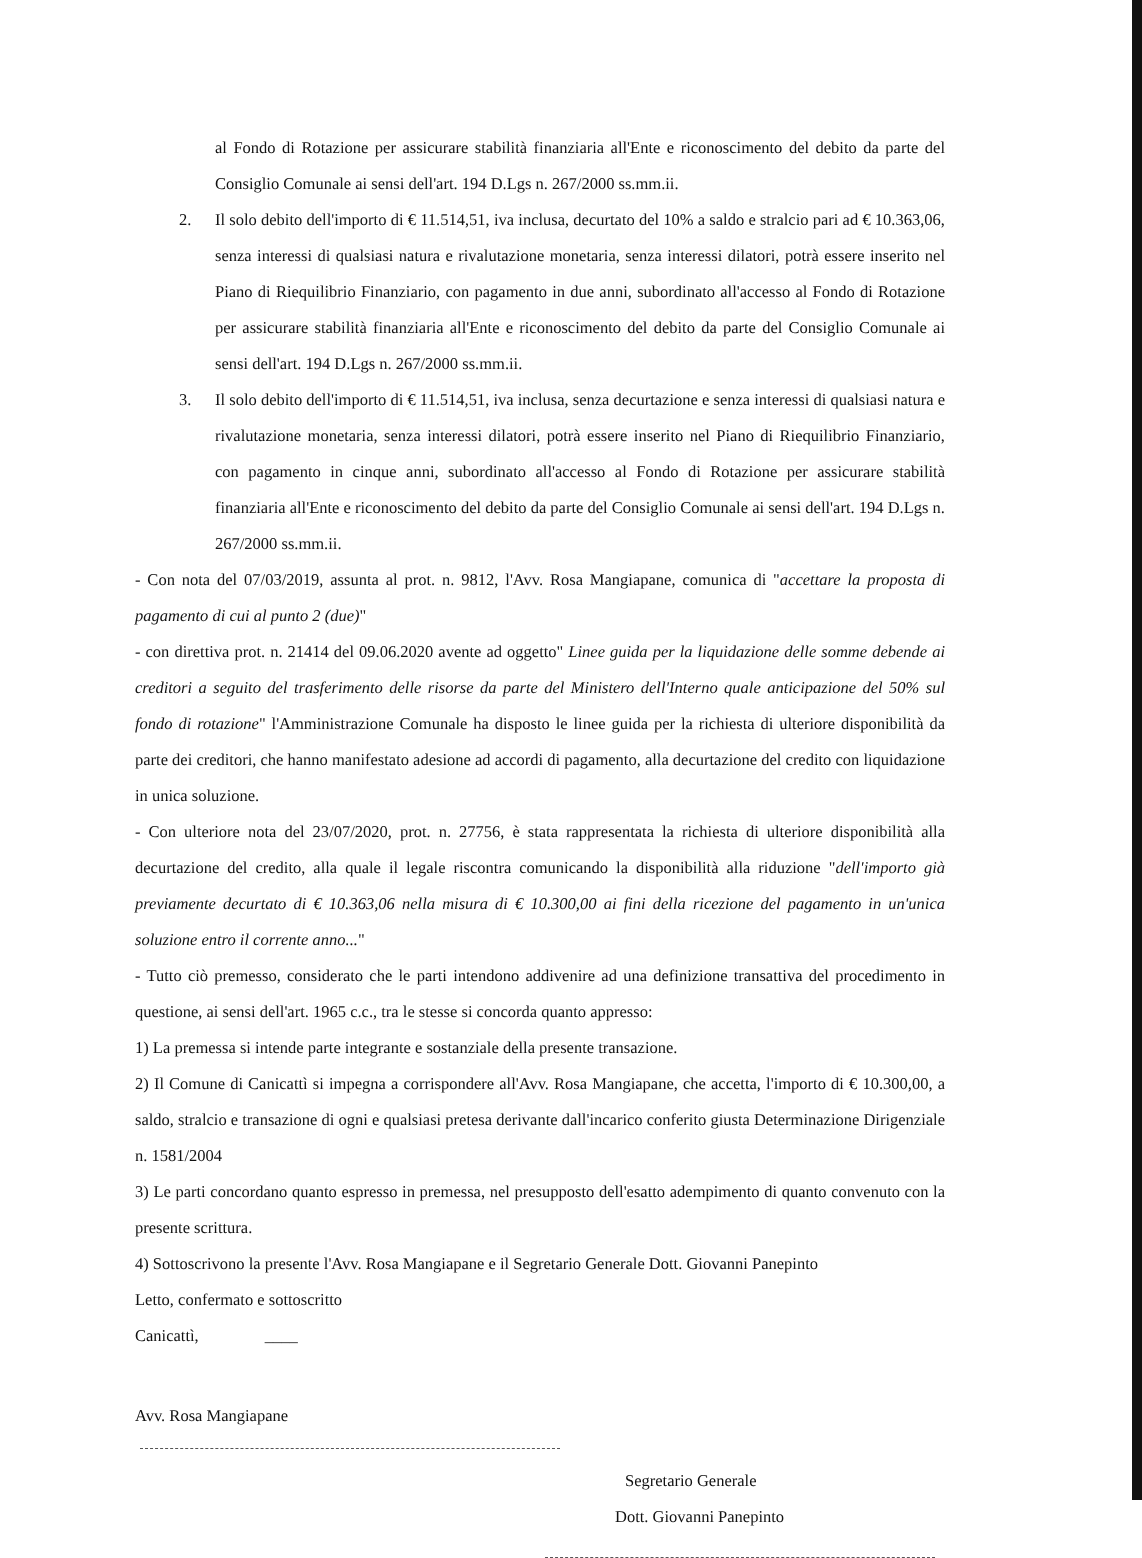al Fondo di Rotazione per assicurare stabilità finanziaria all'Ente e riconoscimento del debito da parte del Consiglio Comunale ai sensi dell'art. 194 D.Lgs n. 267/2000 ss.mm.ii.
2. Il solo debito dell'importo di € 11.514,51, iva inclusa, decurtato del 10% a saldo e stralcio pari ad € 10.363,06, senza interessi di qualsiasi natura e rivalutazione monetaria, senza interessi dilatori, potrà essere inserito nel Piano di Riequilibrio Finanziario, con pagamento in due anni, subordinato all'accesso al Fondo di Rotazione per assicurare stabilità finanziaria all'Ente e riconoscimento del debito da parte del Consiglio Comunale ai sensi dell'art. 194 D.Lgs n. 267/2000 ss.mm.ii.
3. Il solo debito dell'importo di € 11.514,51, iva inclusa, senza decurtazione e senza interessi di qualsiasi natura e rivalutazione monetaria, senza interessi dilatori, potrà essere inserito nel Piano di Riequilibrio Finanziario, con pagamento in cinque anni, subordinato all'accesso al Fondo di Rotazione per assicurare stabilità finanziaria all'Ente e riconoscimento del debito da parte del Consiglio Comunale ai sensi dell'art. 194 D.Lgs n. 267/2000 ss.mm.ii.
- Con nota del 07/03/2019, assunta al prot. n. 9812, l'Avv. Rosa Mangiapane, comunica di "accettare la proposta di pagamento di cui al punto 2 (due)"
- con direttiva prot. n. 21414 del 09.06.2020 avente ad oggetto" Linee guida per la liquidazione delle somme debende ai creditori a seguito del trasferimento delle risorse da parte del Ministero dell'Interno quale anticipazione del 50% sul fondo di rotazione" l'Amministrazione Comunale ha disposto le linee guida per la richiesta di ulteriore disponibilità da parte dei creditori, che hanno manifestato adesione ad accordi di pagamento, alla decurtazione del credito con liquidazione in unica soluzione.
- Con ulteriore nota del 23/07/2020, prot. n. 27756, è stata rappresentata la richiesta di ulteriore disponibilità alla decurtazione del credito, alla quale il legale riscontra comunicando la disponibilità alla riduzione "dell'importo già previamente decurtato di € 10.363,06 nella misura di € 10.300,00 ai fini della ricezione del pagamento in un'unica soluzione entro il corrente anno..."
- Tutto ciò premesso, considerato che le parti intendono addivenire ad una definizione transattiva del procedimento in questione, ai sensi dell'art. 1965 c.c., tra le stesse si concorda quanto appresso:
1) La premessa si intende parte integrante e sostanziale della presente transazione.
2) Il Comune di Canicattì si impegna a corrispondere all'Avv. Rosa Mangiapane, che accetta, l'importo di € 10.300,00, a saldo, stralcio e transazione di ogni e qualsiasi pretesa derivante dall'incarico conferito giusta Determinazione Dirigenziale n. 1581/2004
3) Le parti concordano quanto espresso in premessa, nel presupposto dell'esatto adempimento di quanto convenuto con la presente scrittura.
4) Sottoscrivono la presente l'Avv. Rosa Mangiapane e il Segretario Generale Dott. Giovanni Panepinto
Letto, confermato e sottoscritto
Canicattì, ____
Avv. Rosa Mangiapane
Segretario Generale
Dott. Giovanni Panepinto